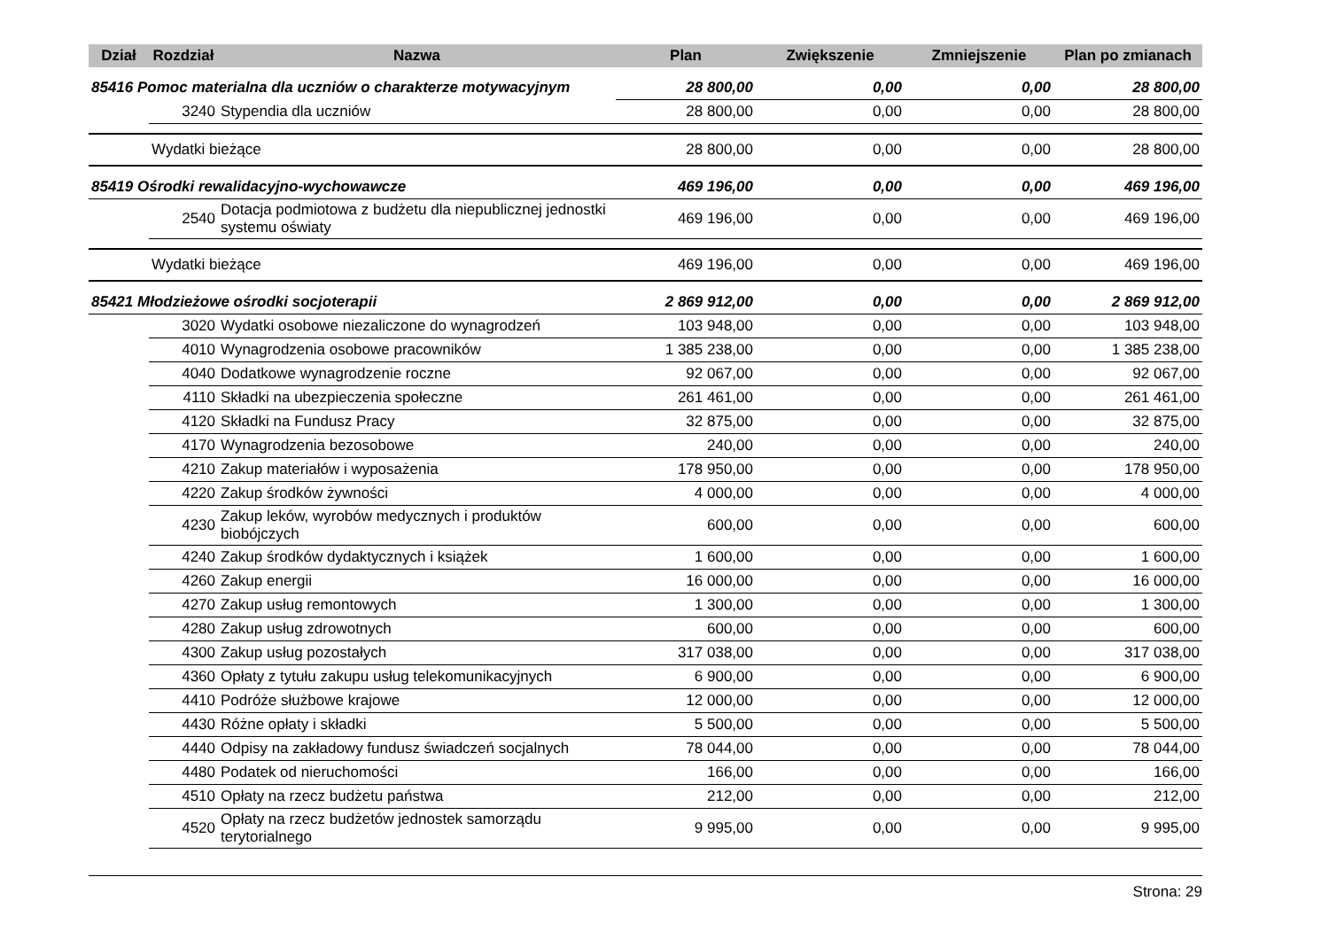| Dział | Rozdział | Nazwa | Plan | Zwiększenie | Zmniejszenie | Plan po zmianach |
| --- | --- | --- | --- | --- | --- | --- |
| 85416 Pomoc materialna dla uczniów o charakterze motywacyjnym | | | 28 800,00 | 0,00 | 0,00 | 28 800,00 |
| | 3240 | Stypendia dla uczniów | 28 800,00 | 0,00 | 0,00 | 28 800,00 |
| | Wydatki bieżące | | 28 800,00 | 0,00 | 0,00 | 28 800,00 |
| 85419 Ośrodki rewalidacyjno-wychowawcze | | | 469 196,00 | 0,00 | 0,00 | 469 196,00 |
| | 2540 | Dotacja podmiotowa z budżetu dla niepublicznej jednostki systemu oświaty | 469 196,00 | 0,00 | 0,00 | 469 196,00 |
| | Wydatki bieżące | | 469 196,00 | 0,00 | 0,00 | 469 196,00 |
| 85421 Młodzieżowe ośrodki socjoterapii | | | 2 869 912,00 | 0,00 | 0,00 | 2 869 912,00 |
| | 3020 | Wydatki osobowe niezaliczone do wynagrodzeń | 103 948,00 | 0,00 | 0,00 | 103 948,00 |
| | 4010 | Wynagrodzenia osobowe pracowników | 1 385 238,00 | 0,00 | 0,00 | 1 385 238,00 |
| | 4040 | Dodatkowe wynagrodzenie roczne | 92 067,00 | 0,00 | 0,00 | 92 067,00 |
| | 4110 | Składki na ubezpieczenia społeczne | 261 461,00 | 0,00 | 0,00 | 261 461,00 |
| | 4120 | Składki na Fundusz Pracy | 32 875,00 | 0,00 | 0,00 | 32 875,00 |
| | 4170 | Wynagrodzenia bezosobowe | 240,00 | 0,00 | 0,00 | 240,00 |
| | 4210 | Zakup materiałów i wyposażenia | 178 950,00 | 0,00 | 0,00 | 178 950,00 |
| | 4220 | Zakup środków żywności | 4 000,00 | 0,00 | 0,00 | 4 000,00 |
| | 4230 | Zakup leków, wyrobów medycznych i produktów biobójczych | 600,00 | 0,00 | 0,00 | 600,00 |
| | 4240 | Zakup środków dydaktycznych i książek | 1 600,00 | 0,00 | 0,00 | 1 600,00 |
| | 4260 | Zakup energii | 16 000,00 | 0,00 | 0,00 | 16 000,00 |
| | 4270 | Zakup usług remontowych | 1 300,00 | 0,00 | 0,00 | 1 300,00 |
| | 4280 | Zakup usług zdrowotnych | 600,00 | 0,00 | 0,00 | 600,00 |
| | 4300 | Zakup usług pozostałych | 317 038,00 | 0,00 | 0,00 | 317 038,00 |
| | 4360 | Opłaty z tytułu zakupu usług telekomunikacyjnych | 6 900,00 | 0,00 | 0,00 | 6 900,00 |
| | 4410 | Podróże służbowe krajowe | 12 000,00 | 0,00 | 0,00 | 12 000,00 |
| | 4430 | Różne opłaty i składki | 5 500,00 | 0,00 | 0,00 | 5 500,00 |
| | 4440 | Odpisy na zakładowy fundusz świadczeń socjalnych | 78 044,00 | 0,00 | 0,00 | 78 044,00 |
| | 4480 | Podatek od nieruchomości | 166,00 | 0,00 | 0,00 | 166,00 |
| | 4510 | Opłaty na rzecz budżetu państwa | 212,00 | 0,00 | 0,00 | 212,00 |
| | 4520 | Opłaty na rzecz budżetów jednostek samorządu terytorialnego | 9 995,00 | 0,00 | 0,00 | 9 995,00 |
Strona: 29